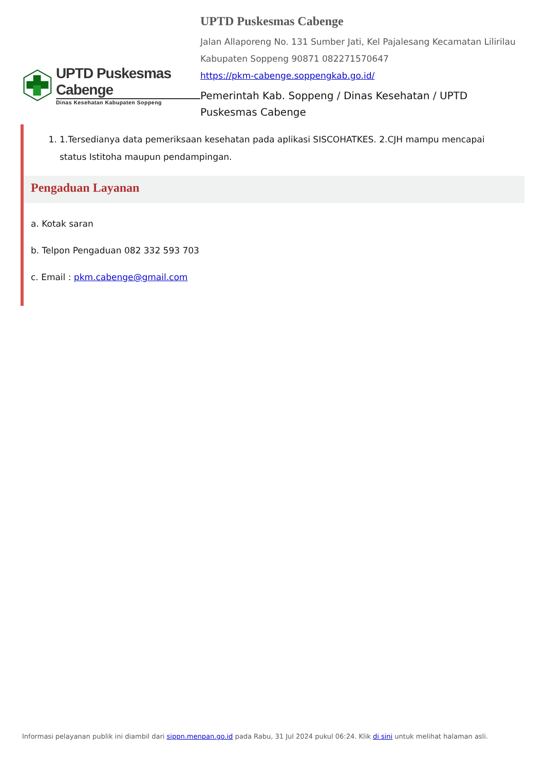UPTD Puskesmas Cabenge
Dinas Kesehatan Kabupaten Soppeng
UPTD Puskesmas Cabenge
Jalan Allaporeng No. 131 Sumber Jati, Kel Pajalesang Kecamatan Lilirilau Kabupaten Soppeng 90871 082271570647
https://pkm-cabenge.soppengkab.go.id/
Pemerintah Kab. Soppeng / Dinas Kesehatan / UPTD Puskesmas Cabenge
1. 1.Tersedianya data pemeriksaan kesehatan pada aplikasi SISCOHATKES. 2.CJH mampu mencapai status Istitoha maupun pendampingan.
Pengaduan Layanan
a. Kotak saran
b. Telpon Pengaduan 082 332 593 703
c. Email : pkm.cabenge@gmail.com
Informasi pelayanan publik ini diambil dari sippn.menpan.go.id pada Rabu, 31 Jul 2024 pukul 06:24. Klik di sini untuk melihat halaman asli.